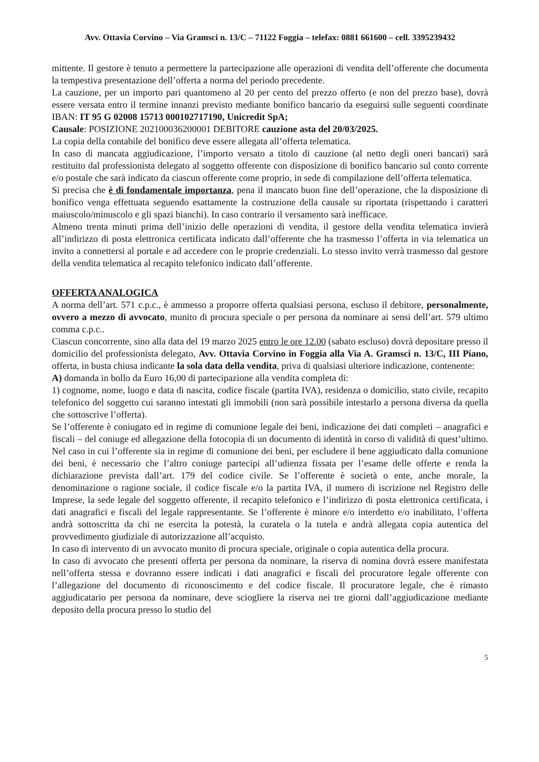Avv. Ottavia Corvino – Via Gramsci n. 13/C – 71122 Foggia – telefax: 0881 661600 – cell. 3395239432
mittente. Il gestore è tenuto a permettere la partecipazione alle operazioni di vendita dell’offerente che documenta la tempestiva presentazione dell’offerta a norma del periodo precedente.
La cauzione, per un importo pari quantomeno al 20 per cento del prezzo offerto (e non del prezzo base), dovrà essere versata entro il termine innanzi previsto mediante bonifico bancario da eseguirsi sulle seguenti coordinate IBAN: IT 95 G 02008 15713 000102717190, Unicredit SpA;
Causale: POSIZIONE 202100036200001 DEBITORE cauzione asta del 20/03/2025.
La copia della contabile del bonifico deve essere allegata all’offerta telematica.
In caso di mancata aggiudicazione, l’importo versato a titolo di cauzione (al netto degli oneri bancari) sarà restituito dal professionista delegato al soggetto offerente con disposizione di bonifico bancario sul conto corrente e/o postale che sarà indicato da ciascun offerente come proprio, in sede di compilazione dell’offerta telematica.
Si precisa che è di fondamentale importanza, pena il mancato buon fine dell’operazione, che la disposizione di bonifico venga effettuata seguendo esattamente la costruzione della causale su riportata (rispettando i caratteri maiuscolo/minuscolo e gli spazi bianchi). In caso contrario il versamento sarà inefficace.
Almeno trenta minuti prima dell’inizio delle operazioni di vendita, il gestore della vendita telematica invierà all’indirizzo di posta elettronica certificata indicato dall’offerente che ha trasmesso l’offerta in via telematica un invito a connettersi al portale e ad accedere con le proprie credenziali. Lo stesso invito verrà trasmesso dal gestore della vendita telematica al recapito telefonico indicato dall’offerente.
OFFERTA ANALOGICA
A norma dell’art. 571 c.p.c., è ammesso a proporre offerta qualsiasi persona, escluso il debitore, personalmente, ovvero a mezzo di avvocato, munito di procura speciale o per persona da nominare ai sensi dell’art. 579 ultimo comma c.p.c..
Ciascun concorrente, sino alla data del 19 marzo 2025 entro le ore 12.00 (sabato escluso) dovrà depositare presso il domicilio del professionista delegato, Avv. Ottavia Corvino in Foggia alla Via A. Gramsci n. 13/C, III Piano, offerta, in busta chiusa indicante la sola data della vendita, priva di qualsiasi ulteriore indicazione, contenente:
A) domanda in bollo da Euro 16,00 di partecipazione alla vendita completa di:
1) cognome, nome, luogo e data di nascita, codice fiscale (partita IVA), residenza o domicilio, stato civile, recapito telefonico del soggetto cui saranno intestati gli immobili (non sarà possibile intestarlo a persona diversa da quella che sottoscrive l’offerta).
Se l’offerente è coniugato ed in regime di comunione legale dei beni, indicazione dei dati completi – anagrafici e fiscali – del coniuge ed allegazione della fotocopia di un documento di identità in corso di validità di quest’ultimo. Nel caso in cui l’offerente sia in regime di comunione dei beni, per escludere il bene aggiudicato dalla comunione dei beni, è necessario che l’altro coniuge partecipi all’udienza fissata per l’esame delle offerte e renda la dichiarazione prevista dall’art. 179 del codice civile. Se l’offerente è società o ente, anche morale, la denominazione o ragione sociale, il codice fiscale e/o la partita IVA, il numero di iscrizione nel Registro delle Imprese, la sede legale del soggetto offerente, il recapito telefonico e l’indirizzo di posta elettronica certificata, i dati anagrafici e fiscali del legale rappresentante. Se l’offerente è minore e/o interdetto e/o inabilitato, l’offerta andrà sottoscritta da chi ne esercita la potestà, la curatela o la tutela e andrà allegata copia autentica del provvedimento giudiziale di autorizzazione all’acquisto.
In caso di intervento di un avvocato munito di procura speciale, originale o copia autentica della procura.
In caso di avvocato che presenti offerta per persona da nominare, la riserva di nomina dovrà essere manifestata nell’offerta stessa e dovranno essere indicati i dati anagrafici e fiscali del procuratore legale offerente con l’allegazione del documento di riconoscimento e del codice fiscale. Il procuratore legale, che è rimasto aggiudicatario per persona da nominare, deve sciogliere la riserva nei tre giorni dall’aggiudicazione mediante deposito della procura presso lo studio del
5